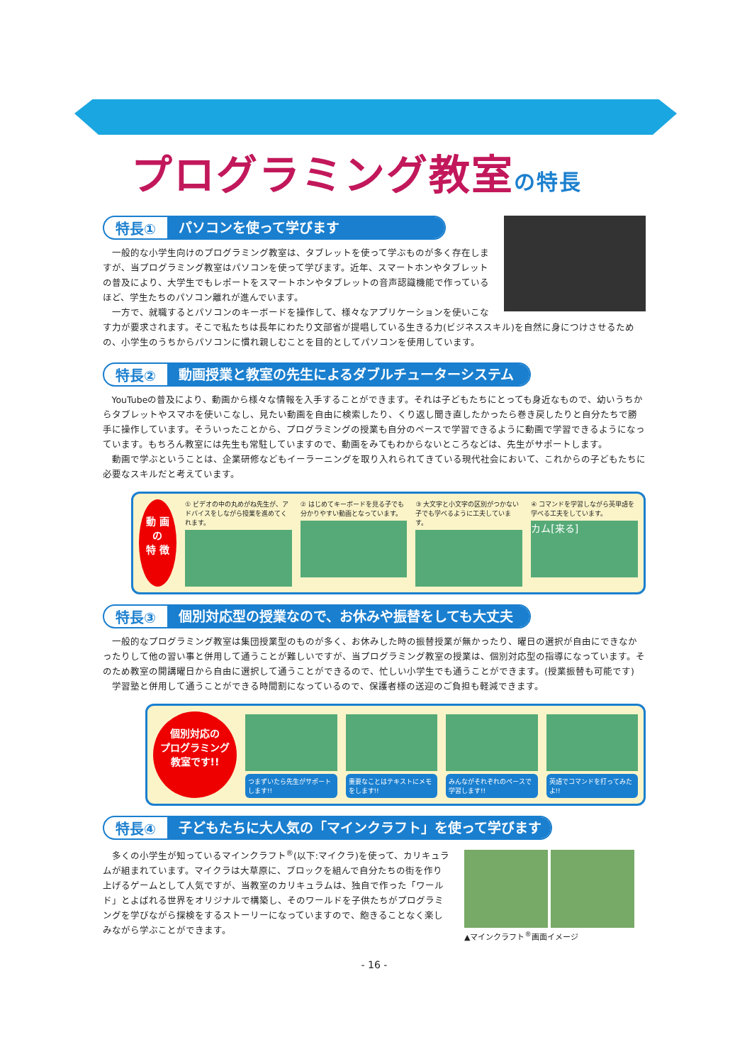プログラミング教室の特長
特長① パソコンを使って学びます
一般的な小学生向けのプログラミング教室は、タブレットを使って学ぶものが多く存在しますが、当プログラミング教室はパソコンを使って学びます。近年、スマートホンやタブレットの普及により、大学生でもレポートをスマートホンやタブレットの音声認識機能で作っているほど、学生たちのパソコン離れが進んでいます。
一方で、就職するとパソコンのキーボードを操作して、様々なアプリケーションを使いこなす力が要求されます。そこで私たちは長年にわたり文部省が提唱している生きる力(ビジネススキル)を自然に身につけさせるための、小学生のうちからパソコンに慣れ親しむことを目的としてパソコンを使用しています。
特長② 動画授業と教室の先生によるダブルチューターシステム
YouTubeの普及により、動画から様々な情報を入手することができます。それは子どもたちにとっても身近なもので、幼いうちからタブレットやスマホを使いこなし、見たい動画を自由に検索したり、くり返し聞き直したかったら巻き戻したりと自分たちで勝手に操作しています。そういったことから、プログラミングの授業も自分のペースで学習できるように動画で学習できるようになっています。もちろん教室には先生も常駐していますので、動画をみてもわからないところなどは、先生がサポートします。
動画で学ぶということは、企業研修などもイーラーニングを取り入れられてきている現代社会において、これからの子どもたちに必要なスキルだと考えています。
動 画
の
特 徴
① ビデオの中の丸めがね先生が、アドバイスをしながら授業を進めてくれます。
② はじめてキーボードを見る子でも分かりやすい動画となっています。
③ 大文字と小文字の区別がつかない子でも学べるように工夫しています。
④ コマンドを学習しながら英単語を学べる工夫をしています。
カム[来る]
特長③ 個別対応型の授業なので、お休みや振替をしても大丈夫
一般的なプログラミング教室は集団授業型のものが多く、お休みした時の振替授業が無かったり、曜日の選択が自由にできなかったりして他の習い事と併用して通うことが難しいですが、当プログラミング教室の授業は、個別対応型の指導になっています。そのため教室の開講曜日から自由に選択して通うことができるので、忙しい小学生でも通うことができます。(授業振替も可能です)
学習塾と併用して通うことができる時間割になっているので、保護者様の送迎のご負担も軽減できます。
個別対応の
プログラミング
教室です!!
つまずいたら先生がサポートします!! 重要なことはテキストにメモをします!!
みんながそれぞれのペースで学習します!!
英語でコマンドを打ってみたよ!!
特長④ 子どもたちに大人気の「マインクラフト」を使って学びます
▲マインクラフト<sup>®</sup>画面イメージ
多くの小学生が知っているマインクラフト<sup>®</sup>(以下:マイクラ)を使って、カリキュラムが組まれています。マイクラは大草原に、ブロックを組んで自分たちの街を作り上げるゲームとして人気ですが、当教室のカリキュラムは、独自で作った「ワールド」とよばれる世界をオリジナルで構築し、そのワールドを子供たちがプログラミングを学びながら探検をするストーリーになっていますので、飽きることなく楽しみながら学ぶことができます。
- 16 -